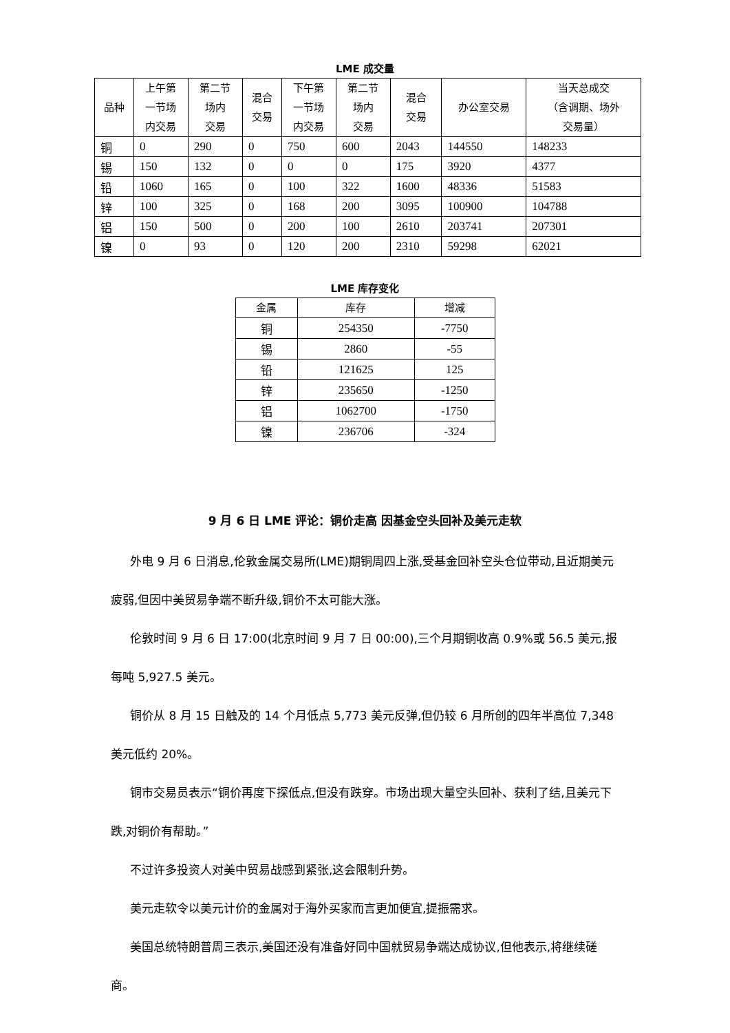LME 成交量
| 品种 | 上午第 一节场 内交易 | 第二节 场内 交易 | 混合 交易 | 下午第 一节场 内交易 | 第二节 场内 交易 | 混合 交易 | 办公室交易 | 当天总成交 （含调期、场外 交易量） |
| --- | --- | --- | --- | --- | --- | --- | --- | --- |
| 铜 | 0 | 290 | 0 | 750 | 600 | 2043 | 144550 | 148233 |
| 锡 | 150 | 132 | 0 | 0 | 0 | 175 | 3920 | 4377 |
| 铅 | 1060 | 165 | 0 | 100 | 322 | 1600 | 48336 | 51583 |
| 锌 | 100 | 325 | 0 | 168 | 200 | 3095 | 100900 | 104788 |
| 铝 | 150 | 500 | 0 | 200 | 100 | 2610 | 203741 | 207301 |
| 镍 | 0 | 93 | 0 | 120 | 200 | 2310 | 59298 | 62021 |
LME 库存变化
| 金属 | 库存 | 增减 |
| --- | --- | --- |
| 铜 | 254350 | -7750 |
| 锡 | 2860 | -55 |
| 铅 | 121625 | 125 |
| 锌 | 235650 | -1250 |
| 铝 | 1062700 | -1750 |
| 镍 | 236706 | -324 |
9 月 6 日 LME 评论：铜价走高 因基金空头回补及美元走软
外电 9 月 6 日消息,伦敦金属交易所(LME)期铜周四上涨,受基金回补空头仓位带动,且近期美元疲弱,但因中美贸易争端不断升级,铜价不太可能大涨。
伦敦时间 9 月 6 日 17:00(北京时间 9 月 7 日 00:00),三个月期铜收高 0.9%或 56.5 美元,报每吨 5,927.5 美元。
铜价从 8 月 15 日触及的 14 个月低点 5,773 美元反弹,但仍较 6 月所创的四年半高位 7,348 美元低约 20%。
铜市交易员表示“铜价再度下探低点,但没有跌穿。市场出现大量空头回补、获利了结,且美元下跌,对铜价有帮助。”
不过许多投资人对美中贸易战感到紧张,这会限制升势。
美元走软令以美元计价的金属对于海外买家而言更加便宜,提振需求。
美国总统特朗普周三表示,美国还没有准备好同中国就贸易争端达成协议,但他表示,将继续磋商。